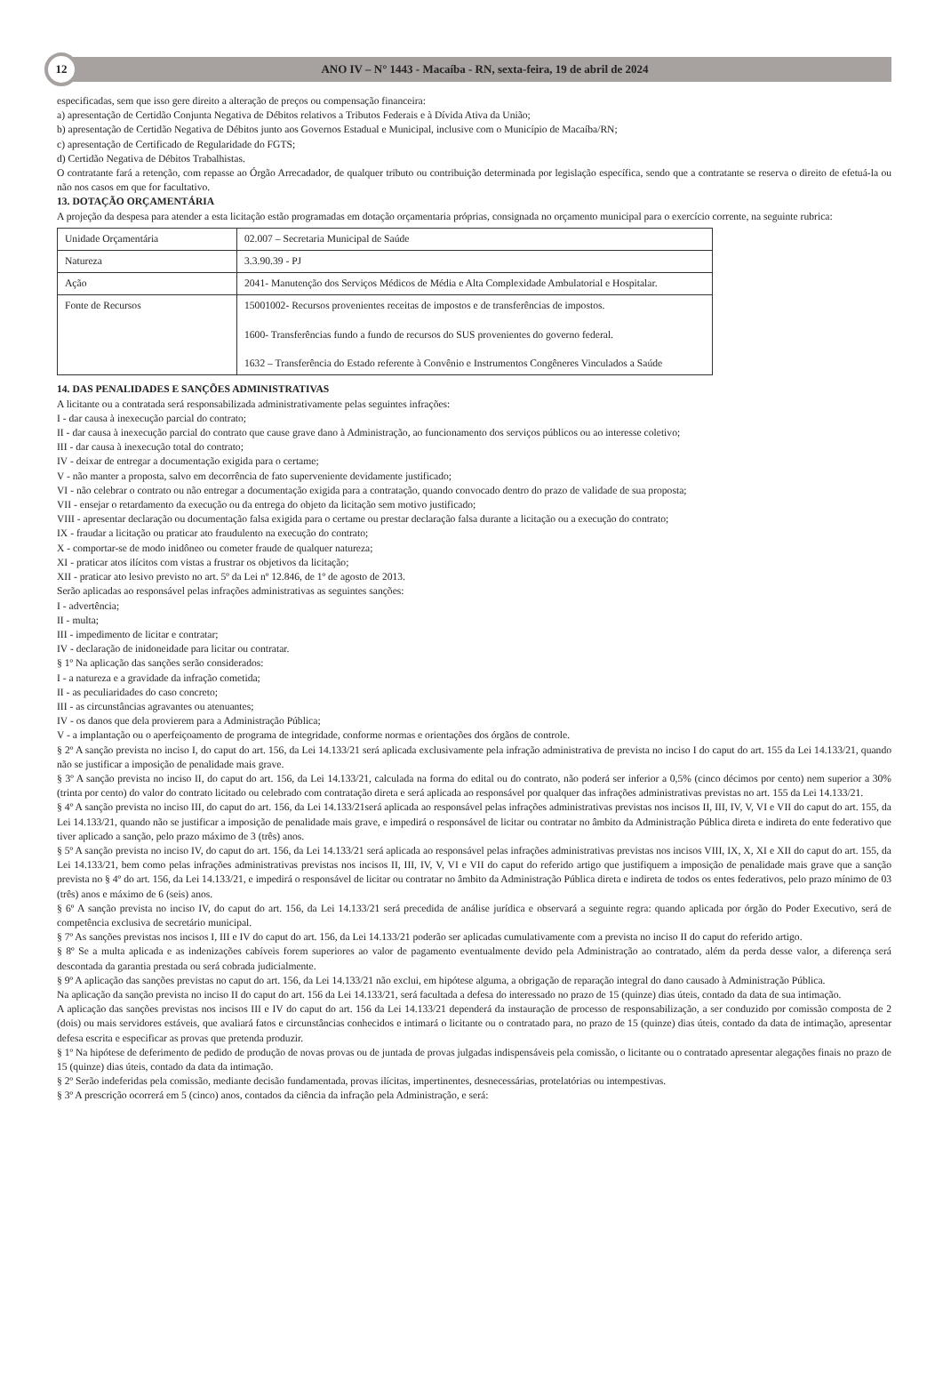12
ANO IV – N° 1443 - Macaíba - RN, sexta-feira, 19 de abril de 2024
especificadas, sem que isso gere direito a alteração de preços ou compensação financeira:
a) apresentação de Certidão Conjunta Negativa de Débitos relativos a Tributos Federais e à Dívida Ativa da União;
b) apresentação de Certidão Negativa de Débitos junto aos Governos Estadual e Municipal, inclusive com o Município de Macaíba/RN;
c) apresentação de Certificado de Regularidade do FGTS;
d) Certidão Negativa de Débitos Trabalhistas.
O contratante fará a retenção, com repasse ao Órgão Arrecadador, de qualquer tributo ou contribuição determinada por legislação específica, sendo que a contratante se reserva o direito de efetuá-la ou não nos casos em que for facultativo.
13. DOTAÇÃO ORÇAMENTÁRIA
A projeção da despesa para atender a esta licitação estão programadas em dotação orçamentaria próprias, consignada no orçamento municipal para o exercício corrente, na seguinte rubrica:
| Unidade Orçamentária | 02.007 – Secretaria Municipal de Saúde |
| Natureza | 3.3.90.39 - PJ |
| Ação | 2041- Manutenção dos Serviços Médicos de Média e Alta Complexidade Ambulatorial e Hospitalar. |
| Fonte de Recursos | 15001002- Recursos provenientes receitas de impostos e de transferências de impostos. 1600- Transferências fundo a fundo de recursos do SUS provenientes do governo federal. 1632 – Transferência do Estado referente à Convênio e Instrumentos Congêneres Vinculados a Saúde |
14. DAS PENALIDADES E SANÇÕES ADMINISTRATIVAS
A licitante ou a contratada será responsabilizada administrativamente pelas seguintes infrações:
I - dar causa à inexecução parcial do contrato;
II - dar causa à inexecução parcial do contrato que cause grave dano à Administração, ao funcionamento dos serviços públicos ou ao interesse coletivo;
III - dar causa à inexecução total do contrato;
IV - deixar de entregar a documentação exigida para o certame;
V - não manter a proposta, salvo em decorrência de fato superveniente devidamente justificado;
VI - não celebrar o contrato ou não entregar a documentação exigida para a contratação, quando convocado dentro do prazo de validade de sua proposta;
VII - ensejar o retardamento da execução ou da entrega do objeto da licitação sem motivo justificado;
VIII - apresentar declaração ou documentação falsa exigida para o certame ou prestar declaração falsa durante a licitação ou a execução do contrato;
IX - fraudar a licitação ou praticar ato fraudulento na execução do contrato;
X - comportar-se de modo inidôneo ou cometer fraude de qualquer natureza;
XI - praticar atos ilícitos com vistas a frustrar os objetivos da licitação;
XII - praticar ato lesivo previsto no art. 5º da Lei nº 12.846, de 1º de agosto de 2013.
Serão aplicadas ao responsável pelas infrações administrativas as seguintes sanções:
I - advertência;
II - multa;
III - impedimento de licitar e contratar;
IV - declaração de inidoneidade para licitar ou contratar.
§ 1º Na aplicação das sanções serão considerados:
I - a natureza e a gravidade da infração cometida;
II - as peculiaridades do caso concreto;
III - as circunstâncias agravantes ou atenuantes;
IV - os danos que dela provierem para a Administração Pública;
V - a implantação ou o aperfeiçoamento de programa de integridade, conforme normas e orientações dos órgãos de controle.
§ 2º A sanção prevista no inciso I, do caput do art. 156, da Lei 14.133/21 será aplicada exclusivamente pela infração administrativa de prevista no inciso I do caput do art. 155 da Lei 14.133/21, quando não se justificar a imposição de penalidade mais grave.
§ 3º A sanção prevista no inciso II, do caput do art. 156, da Lei 14.133/21, calculada na forma do edital ou do contrato, não poderá ser inferior a 0,5% (cinco décimos por cento) nem superior a 30% (trinta por cento) do valor do contrato licitado ou celebrado com contratação direta e será aplicada ao responsável por qualquer das infrações administrativas previstas no art. 155 da Lei 14.133/21.
§ 4º A sanção prevista no inciso III, do caput do art. 156, da Lei 14.133/21será aplicada ao responsável pelas infrações administrativas previstas nos incisos II, III, IV, V, VI e VII do caput do art. 155, da Lei 14.133/21, quando não se justificar a imposição de penalidade mais grave, e impedirá o responsável de licitar ou contratar no âmbito da Administração Pública direta e indireta do ente federativo que tiver aplicado a sanção, pelo prazo máximo de 3 (três) anos.
§ 5º A sanção prevista no inciso IV, do caput do art. 156, da Lei 14.133/21 será aplicada ao responsável pelas infrações administrativas previstas nos incisos VIII, IX, X, XI e XII do caput do art. 155, da Lei 14.133/21, bem como pelas infrações administrativas previstas nos incisos II, III, IV, V, VI e VII do caput do referido artigo que justifiquem a imposição de penalidade mais grave que a sanção prevista no § 4º do art. 156, da Lei 14.133/21, e impedirá o responsável de licitar ou contratar no âmbito da Administração Pública direta e indireta de todos os entes federativos, pelo prazo mínimo de 03 (três) anos e máximo de 6 (seis) anos.
§ 6º A sanção prevista no inciso IV, do caput do art. 156, da Lei 14.133/21 será precedida de análise jurídica e observará a seguinte regra: quando aplicada por órgão do Poder Executivo, será de competência exclusiva de secretário municipal.
§ 7º As sanções previstas nos incisos I, III e IV do caput do art. 156, da Lei 14.133/21 poderão ser aplicadas cumulativamente com a prevista no inciso II do caput do referido artigo.
§ 8º Se a multa aplicada e as indenizações cabíveis forem superiores ao valor de pagamento eventualmente devido pela Administração ao contratado, além da perda desse valor, a diferença será descontada da garantia prestada ou será cobrada judicialmente.
§ 9º A aplicação das sanções previstas no caput do art. 156, da Lei 14.133/21 não exclui, em hipótese alguma, a obrigação de reparação integral do dano causado à Administração Pública.
Na aplicação da sanção prevista no inciso II do caput do art. 156 da Lei 14.133/21, será facultada a defesa do interessado no prazo de 15 (quinze) dias úteis, contado da data de sua intimação.
A aplicação das sanções previstas nos incisos III e IV do caput do art. 156 da Lei 14.133/21 dependerá da instauração de processo de responsabilização, a ser conduzido por comissão composta de 2 (dois) ou mais servidores estáveis, que avaliará fatos e circunstâncias conhecidos e intimará o licitante ou o contratado para, no prazo de 15 (quinze) dias úteis, contado da data de intimação, apresentar defesa escrita e especificar as provas que pretenda produzir.
§ 1º Na hipótese de deferimento de pedido de produção de novas provas ou de juntada de provas julgadas indispensáveis pela comissão, o licitante ou o contratado apresentar alegações finais no prazo de 15 (quinze) dias úteis, contado da data da intimação.
§ 2º Serão indeferidas pela comissão, mediante decisão fundamentada, provas ilícitas, impertinentes, desnecessárias, protelatórias ou intempestivas.
§ 3º A prescrição ocorrerá em 5 (cinco) anos, contados da ciência da infração pela Administração, e será: